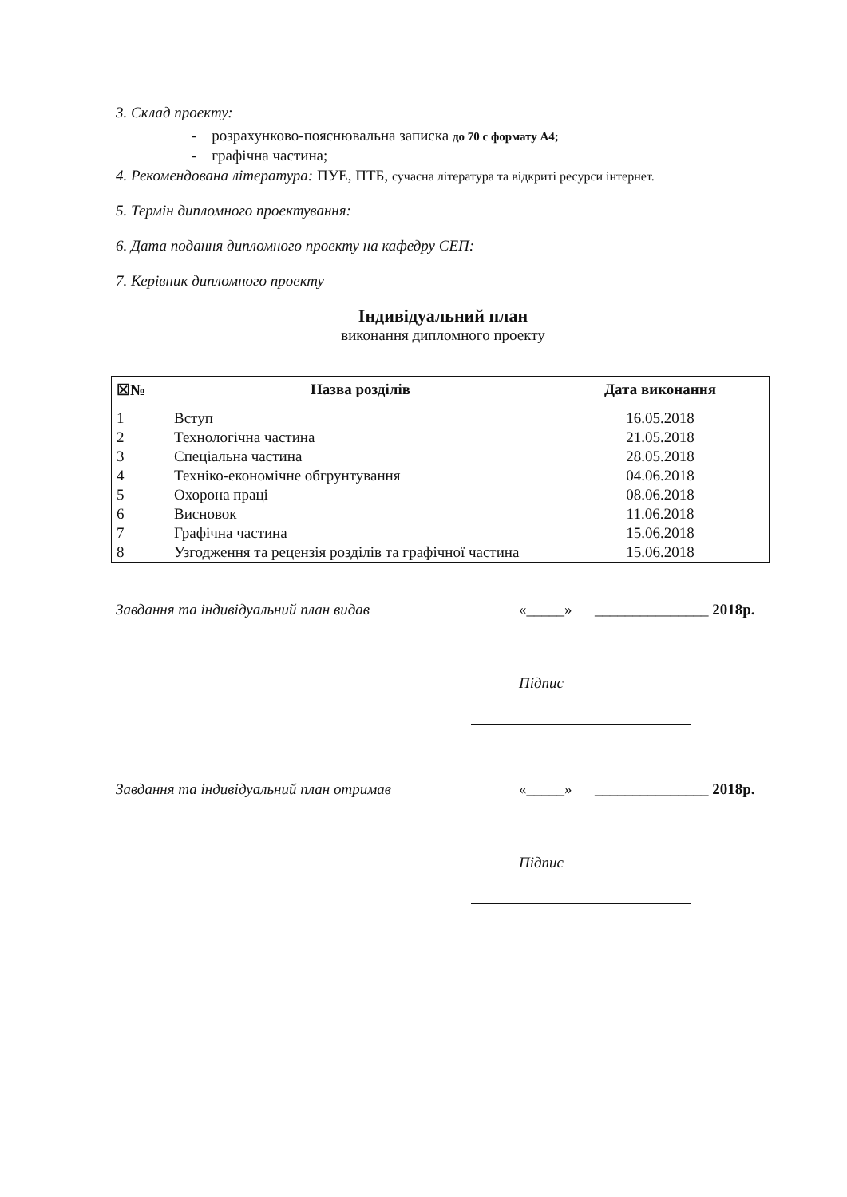3. Склад проекту:
- розрахунково-пояснювальна записка до 70 с формату А4;
- графічна частина;
4. Рекомендована література: ПУЕ, ПТБ, сучасна література та відкриті ресурси інтернет.
5. Термін дипломного проектування:
6. Дата подання дипломного проекту на кафедру СЕП:
7. Керівник дипломного проекту
Індивідуальний план
виконання дипломного проекту
| ☒№ | Назва розділів | Дата виконання |
| --- | --- | --- |
| 1 | Вступ | 16.05.2018 |
| 2 | Технологічна частина | 21.05.2018 |
| 3 | Спеціальна частина | 28.05.2018 |
| 4 | Техніко-економічне обгрунтування | 04.06.2018 |
| 5 | Охорона праці | 08.06.2018 |
| 6 | Висновок | 11.06.2018 |
| 7 | Графічна частина | 15.06.2018 |
| 8 | Узгодження та рецензія розділів та графічної частина | 15.06.2018 |
Завдання та індивідуальний план видав «_____» _______________ 2018р.
Підпис
Завдання та індивідуальний план отримав «_____» _______________ 2018р.
Підпис